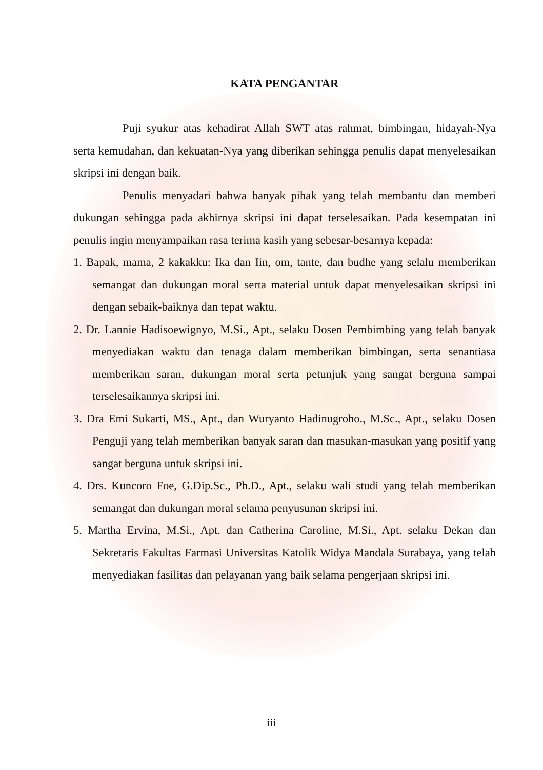KATA PENGANTAR
Puji syukur atas kehadirat Allah SWT atas rahmat, bimbingan, hidayah-Nya serta kemudahan, dan kekuatan-Nya yang diberikan sehingga penulis dapat menyelesaikan skripsi ini dengan baik.
Penulis menyadari bahwa banyak pihak yang telah membantu dan memberi dukungan sehingga pada akhirnya skripsi ini dapat terselesaikan. Pada kesempatan ini penulis ingin menyampaikan rasa terima kasih yang sebesar-besarnya kepada:
1. Bapak, mama, 2 kakakku: Ika dan Iin, om, tante, dan budhe yang selalu memberikan semangat dan dukungan moral serta material untuk dapat menyelesaikan skripsi ini dengan sebaik-baiknya dan tepat waktu.
2. Dr. Lannie Hadisoewignyo, M.Si., Apt., selaku Dosen Pembimbing yang telah banyak menyediakan waktu dan tenaga dalam memberikan bimbingan, serta senantiasa memberikan saran, dukungan moral serta petunjuk yang sangat berguna sampai terselesaikannya skripsi ini.
3. Dra Emi Sukarti, MS., Apt., dan Wuryanto Hadinugroho., M.Sc., Apt., selaku Dosen Penguji yang telah memberikan banyak saran dan masukan-masukan yang positif yang sangat berguna untuk skripsi ini.
4. Drs. Kuncoro Foe, G.Dip.Sc., Ph.D., Apt., selaku wali studi yang telah memberikan semangat dan dukungan moral selama penyusunan skripsi ini.
5. Martha Ervina, M.Si., Apt. dan Catherina Caroline, M.Si., Apt. selaku Dekan dan Sekretaris Fakultas Farmasi Universitas Katolik Widya Mandala Surabaya, yang telah menyediakan fasilitas dan pelayanan yang baik selama pengerjaan skripsi ini.
iii